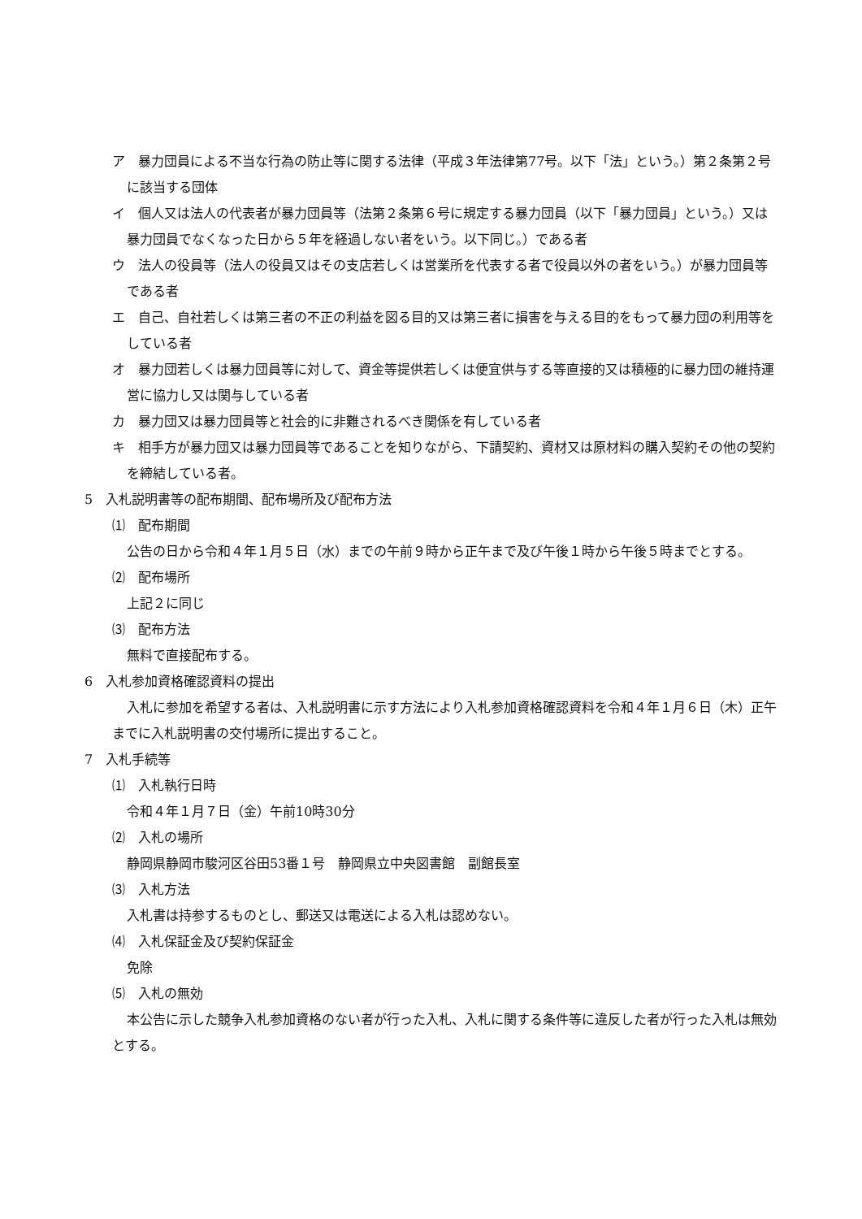ア　暴力団員による不当な行為の防止等に関する法律（平成３年法律第77号。以下「法」という。）第２条第２号に該当する団体
イ　個人又は法人の代表者が暴力団員等（法第２条第６号に規定する暴力団員（以下「暴力団員」という。）又は暴力団員でなくなった日から５年を経過しない者をいう。以下同じ。）である者
ウ　法人の役員等（法人の役員又はその支店若しくは営業所を代表する者で役員以外の者をいう。）が暴力団員等である者
エ　自己、自社若しくは第三者の不正の利益を図る目的又は第三者に損害を与える目的をもって暴力団の利用等をしている者
オ　暴力団若しくは暴力団員等に対して、資金等提供若しくは便宜供与する等直接的又は積極的に暴力団の維持運営に協力し又は関与している者
カ　暴力団又は暴力団員等と社会的に非難されるべき関係を有している者
キ　相手方が暴力団又は暴力団員等であることを知りながら、下請契約、資材又は原材料の購入契約その他の契約を締結している者。
5　入札説明書等の配布期間、配布場所及び配布方法
⑴　配布期間
公告の日から令和４年１月５日（水）までの午前９時から正午まで及び午後１時から午後５時までとする。
⑵　配布場所
上記２に同じ
⑶　配布方法
無料で直接配布する。
6　入札参加資格確認資料の提出
入札に参加を希望する者は、入札説明書に示す方法により入札参加資格確認資料を令和４年１月６日（木）正午までに入札説明書の交付場所に提出すること。
7　入札手続等
⑴　入札執行日時
令和４年１月７日（金）午前10時30分
⑵　入札の場所
静岡県静岡市駿河区谷田53番１号　静岡県立中央図書館　副館長室
⑶　入札方法
入札書は持参するものとし、郵送又は電送による入札は認めない。
⑷　入札保証金及び契約保証金
免除
⑸　入札の無効
本公告に示した競争入札参加資格のない者が行った入札、入札に関する条件等に違反した者が行った入札は無効とする。